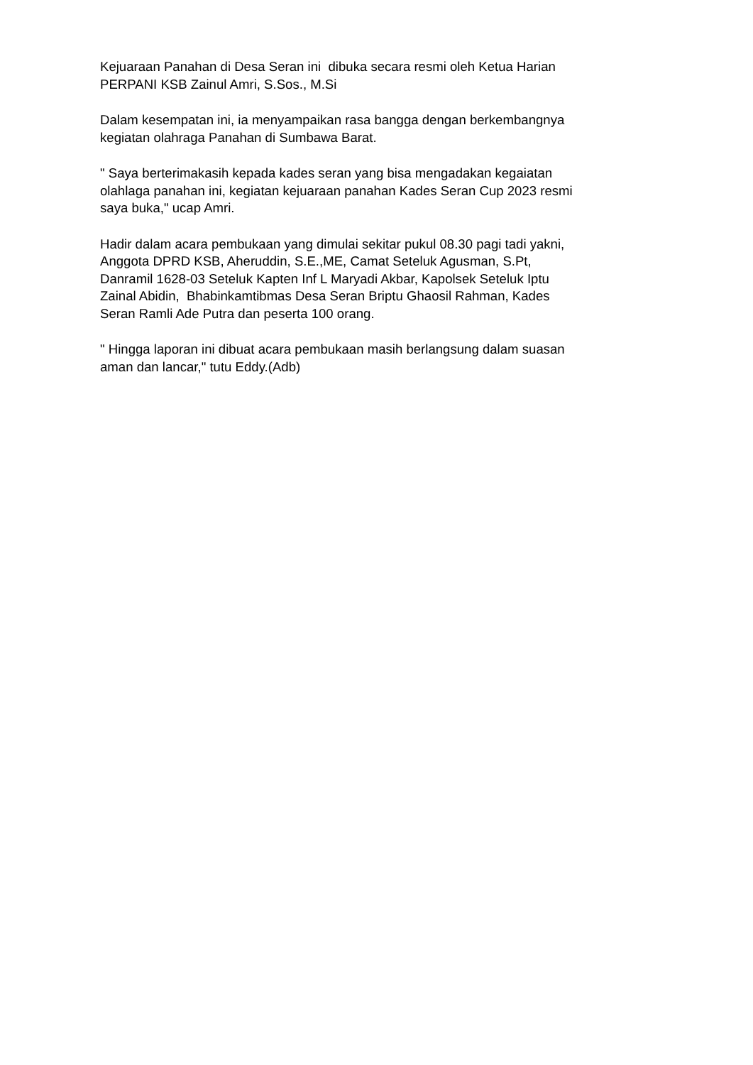Kejuaraan Panahan di Desa Seran ini dibuka secara resmi oleh Ketua Harian
PERPANI KSB Zainul Amri, S.Sos., M.Si
Dalam kesempatan ini, ia menyampaikan rasa bangga dengan berkembangnya
kegiatan olahraga Panahan di Sumbawa Barat.
" Saya berterimakasih kepada kades seran yang bisa mengadakan kegaiatan
olahlaga panahan ini, kegiatan kejuaraan panahan Kades Seran Cup 2023 resmi
saya buka," ucap Amri.
Hadir dalam acara pembukaan yang dimulai sekitar pukul 08.30 pagi tadi yakni,
Anggota DPRD KSB, Aheruddin, S.E.,ME, Camat Seteluk Agusman, S.Pt,
Danramil 1628-03 Seteluk Kapten Inf L Maryadi Akbar, Kapolsek Seteluk Iptu
Zainal Abidin, Bhabinkamtibmas Desa Seran Briptu Ghaosil Rahman, Kades
Seran Ramli Ade Putra dan peserta 100 orang.
" Hingga laporan ini dibuat acara pembukaan masih berlangsung dalam suasan
aman dan lancar," tutu Eddy.(Adb)